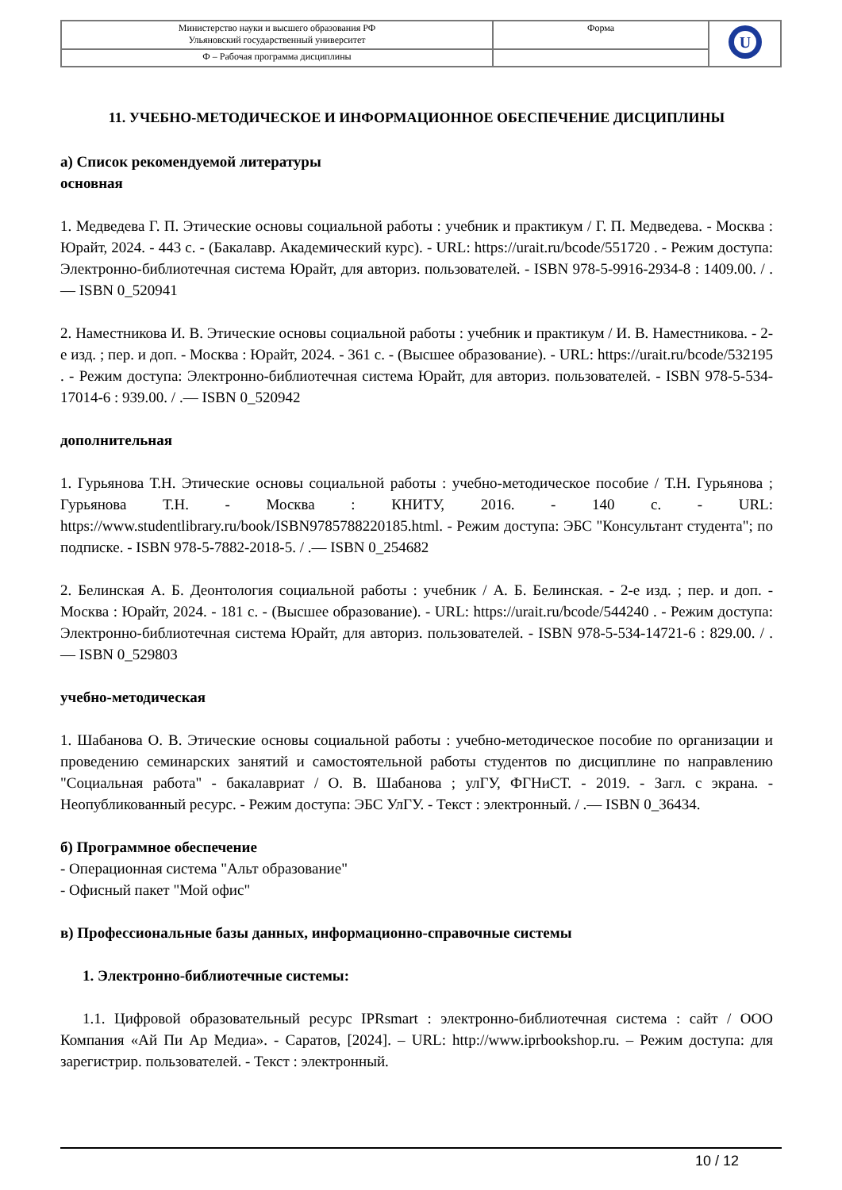| Министерство науки и высшего образования РФ Ульяновский государственный университет | Форма | U |
| Ф – Рабочая программа дисциплины | | |
11. УЧЕБНО-МЕТОДИЧЕСКОЕ И ИНФОРМАЦИОННОЕ ОБЕСПЕЧЕНИЕ ДИСЦИПЛИНЫ
а) Список рекомендуемой литературы
основная
1. Медведева Г. П. Этические основы социальной работы : учебник и практикум / Г. П. Медведева. - Москва : Юрайт, 2024. - 443 с. - (Бакалавр. Академический курс). - URL: https://urait.ru/bcode/551720 . - Режим доступа: Электронно-библиотечная система Юрайт, для авториз. пользователей. - ISBN 978-5-9916-2934-8 : 1409.00. / .— ISBN 0_520941
2. Наместникова И. В. Этические основы социальной работы : учебник и практикум / И. В. Наместникова. - 2-е изд. ; пер. и доп. - Москва : Юрайт, 2024. - 361 с. - (Высшее образование). - URL: https://urait.ru/bcode/532195 . - Режим доступа: Электронно-библиотечная система Юрайт, для авториз. пользователей. - ISBN 978-5-534-17014-6 : 939.00. / .— ISBN 0_520942
дополнительная
1. Гурьянова Т.Н. Этические основы социальной работы : учебно-методическое пособие / Т.Н. Гурьянова ; Гурьянова Т.Н. - Москва : КНИТУ, 2016. - 140 с. - URL: https://www.studentlibrary.ru/book/ISBN9785788220185.html. - Режим доступа: ЭБС "Консультант студента"; по подписке. - ISBN 978-5-7882-2018-5. / .— ISBN 0_254682
2. Белинская А. Б. Деонтология социальной работы : учебник / А. Б. Белинская. - 2-е изд. ; пер. и доп. - Москва : Юрайт, 2024. - 181 с. - (Высшее образование). - URL: https://urait.ru/bcode/544240 . - Режим доступа: Электронно-библиотечная система Юрайт, для авториз. пользователей. - ISBN 978-5-534-14721-6 : 829.00. / .— ISBN 0_529803
учебно-методическая
1. Шабанова О. В. Этические основы социальной работы : учебно-методическое пособие по организации и проведению семинарских занятий и самостоятельной работы студентов по дисциплине по направлению "Социальная работа" - бакалавриат / О. В. Шабанова ; улГУ, ФГНиСТ. - 2019. - Загл. с экрана. - Неопубликованный ресурс. - Режим доступа: ЭБС УлГУ. - Текст : электронный. / .— ISBN 0_36434.
б) Программное обеспечение
- Операционная система "Альт образование"
- Офисный пакет "Мой офис"
в) Профессиональные базы данных, информационно-справочные системы
1. Электронно-библиотечные системы:
1.1. Цифровой образовательный ресурс IPRsmart : электронно-библиотечная система : сайт / ООО Компания «Ай Пи Ар Медиа». - Саратов, [2024]. – URL: http://www.iprbookshop.ru. – Режим доступа: для зарегистрир. пользователей. - Текст : электронный.
10 / 12